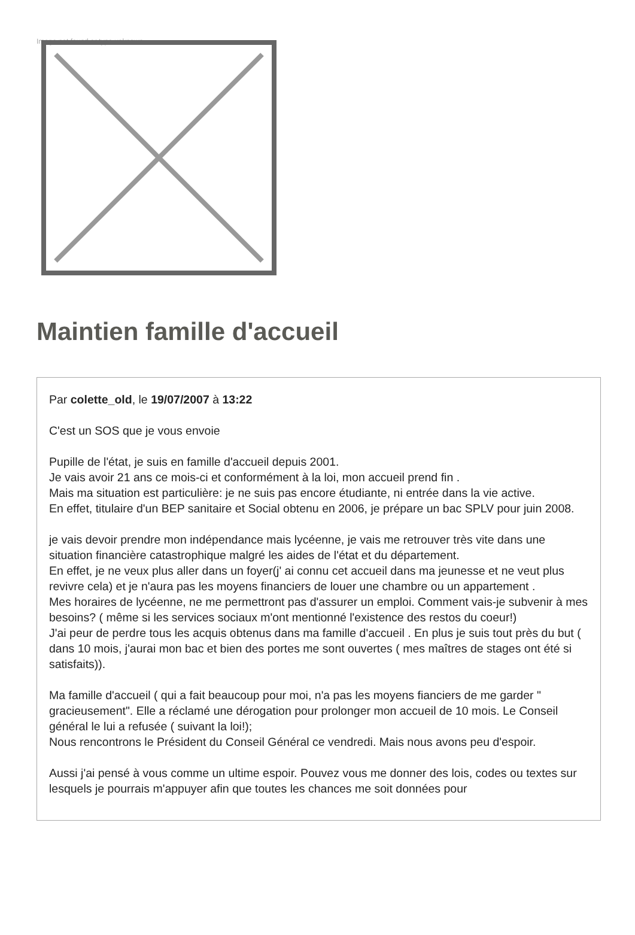Image not found or type unknown
Maintien famille d'accueil
Par colette_old, le 19/07/2007 à 13:22
C'est un SOS que je vous envoie
Pupille de l'état, je suis en famille d'accueil depuis 2001.
Je vais avoir 21 ans ce mois-ci et conformément à la loi, mon accueil prend fin .
Mais ma situation est particulière: je ne suis pas encore étudiante, ni entrée dans la vie active.
En effet, titulaire d'un BEP sanitaire et Social obtenu en 2006, je prépare un bac SPLV pour juin 2008.
je vais devoir prendre mon indépendance mais lycéenne, je vais me retrouver très vite dans une situation financière catastrophique malgré les aides de l'état et du département.
En effet, je ne veux plus aller dans un foyer(j' ai connu cet accueil dans ma jeunesse et ne veut plus revivre cela) et je n'aura pas les moyens financiers de louer une chambre ou un appartement .
Mes horaires de lycéenne, ne me permettront pas d'assurer un emploi. Comment vais-je subvenir à mes besoins? ( même si les services sociaux m'ont mentionné l'existence des restos du coeur!)
J'ai peur de perdre tous les acquis obtenus dans ma famille d'accueil . En plus je suis tout près du but ( dans 10 mois, j'aurai mon bac et bien des portes me sont ouvertes ( mes maîtres de stages ont été si satisfaits)).
Ma famille d'accueil ( qui a fait beaucoup pour moi, n'a pas les moyens fianciers de me garder " gracieusement". Elle a réclamé une dérogation pour prolonger mon accueil de 10 mois. Le Conseil général le lui a refusée ( suivant la loi!);
Nous rencontrons le Président du Conseil Général ce vendredi. Mais nous avons peu d'espoir.
Aussi j'ai pensé à vous comme un ultime espoir. Pouvez vous me donner des lois, codes ou textes sur lesquels je pourrais m'appuyer afin que toutes les chances me soit données pour